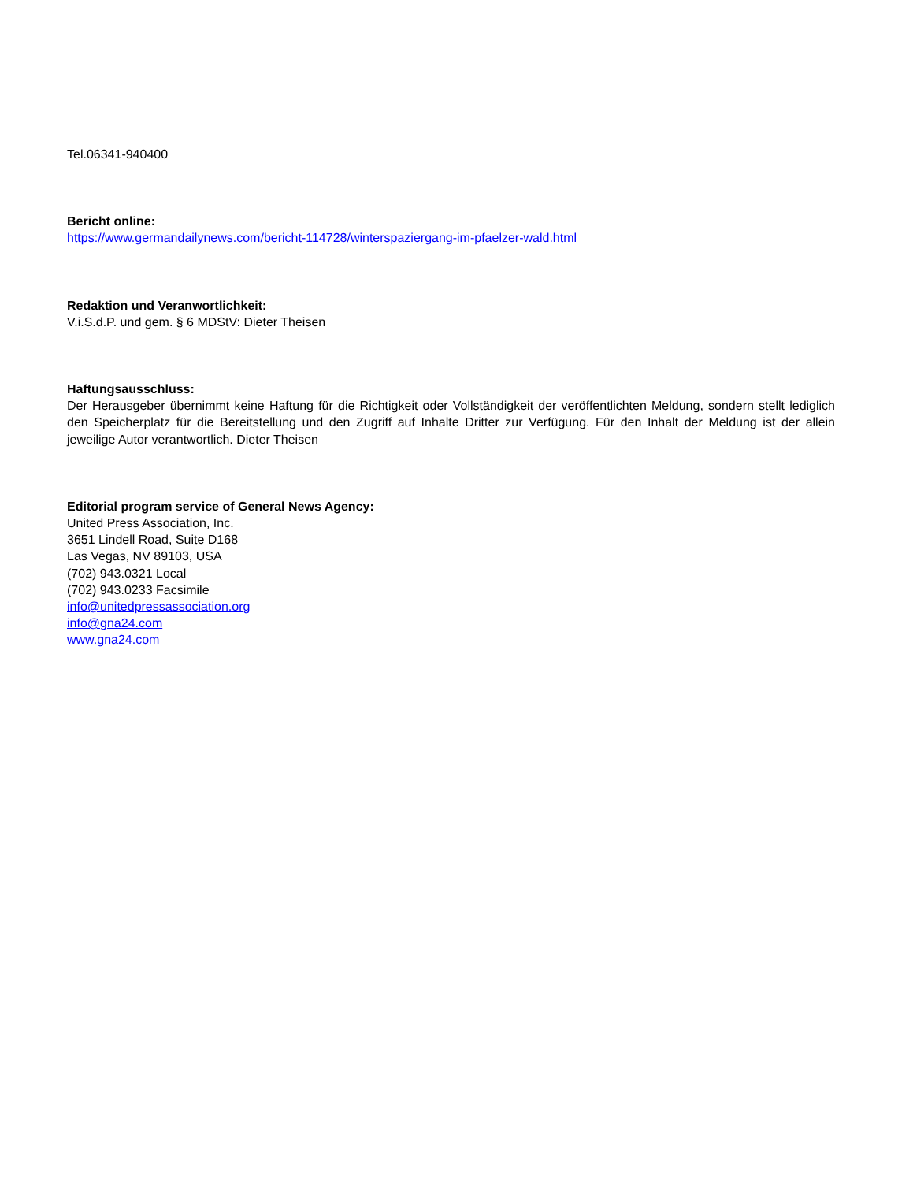Tel.06341-940400
Bericht online:
https://www.germandailynews.com/bericht-114728/winterspaziergang-im-pfaelzer-wald.html
Redaktion und Veranwortlichkeit:
V.i.S.d.P. und gem. § 6 MDStV: Dieter Theisen
Haftungsausschluss:
Der Herausgeber übernimmt keine Haftung für die Richtigkeit oder Vollständigkeit der veröffentlichten Meldung, sondern stellt lediglich den Speicherplatz für die Bereitstellung und den Zugriff auf Inhalte Dritter zur Verfügung. Für den Inhalt der Meldung ist der allein jeweilige Autor verantwortlich. Dieter Theisen
Editorial program service of General News Agency:
United Press Association, Inc.
3651 Lindell Road, Suite D168
Las Vegas, NV 89103, USA
(702) 943.0321 Local
(702) 943.0233 Facsimile
info@unitedpressassociation.org
info@gna24.com
www.gna24.com